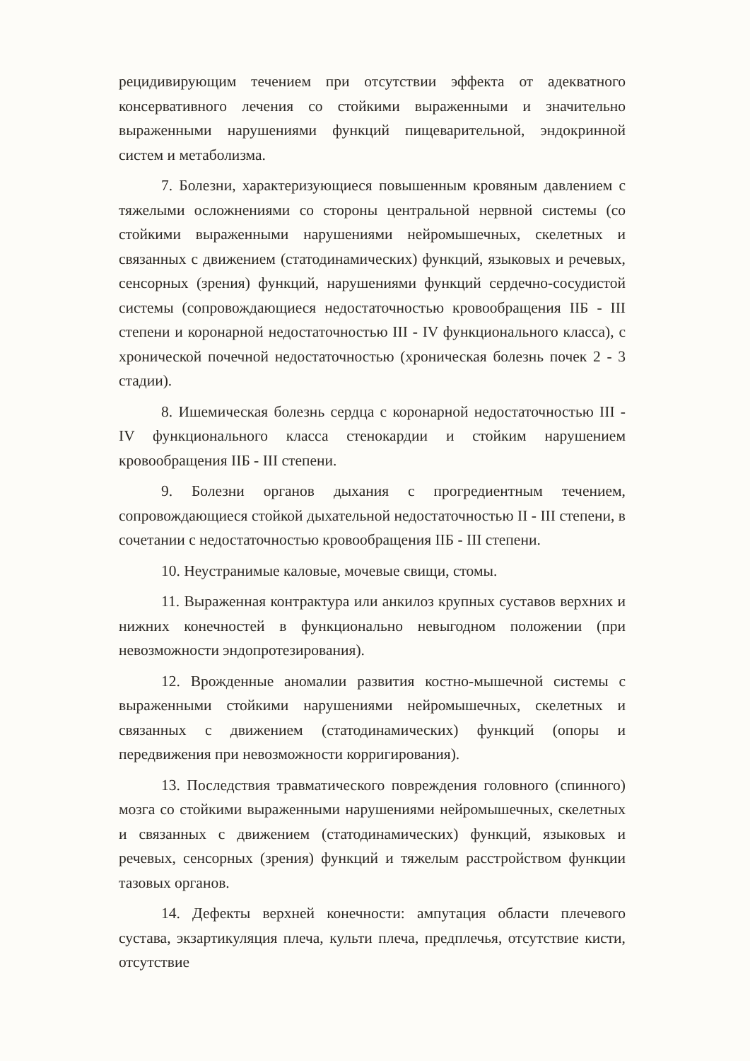рецидивирующим течением при отсутствии эффекта от адекватного консервативного лечения со стойкими выраженными и значительно выраженными нарушениями функций пищеварительной, эндокринной систем и метаболизма.
7. Болезни, характеризующиеся повышенным кровяным давлением с тяжелыми осложнениями со стороны центральной нервной системы (со стойкими выраженными нарушениями нейромышечных, скелетных и связанных с движением (статодинамических) функций, языковых и речевых, сенсорных (зрения) функций, нарушениями функций сердечно-сосудистой системы (сопровождающиеся недостаточностью кровообращения IIБ - III степени и коронарной недостаточностью III - IV функционального класса), с хронической почечной недостаточностью (хроническая болезнь почек 2 - 3 стадии).
8. Ишемическая болезнь сердца с коронарной недостаточностью III - IV функционального класса стенокардии и стойким нарушением кровообращения IIБ - III степени.
9. Болезни органов дыхания с прогредиентным течением, сопровождающиеся стойкой дыхательной недостаточностью II - III степени, в сочетании с недостаточностью кровообращения IIБ - III степени.
10. Неустранимые каловые, мочевые свищи, стомы.
11. Выраженная контрактура или анкилоз крупных суставов верхних и нижних конечностей в функционально невыгодном положении (при невозможности эндопротезирования).
12. Врожденные аномалии развития костно-мышечной системы с выраженными стойкими нарушениями нейромышечных, скелетных и связанных с движением (статодинамических) функций (опоры и передвижения при невозможности корригирования).
13. Последствия травматического повреждения головного (спинного) мозга со стойкими выраженными нарушениями нейромышечных, скелетных и связанных с движением (статодинамических) функций, языковых и речевых, сенсорных (зрения) функций и тяжелым расстройством функции тазовых органов.
14. Дефекты верхней конечности: ампутация области плечевого сустава, экзартикуляция плеча, культи плеча, предплечья, отсутствие кисти, отсутствие